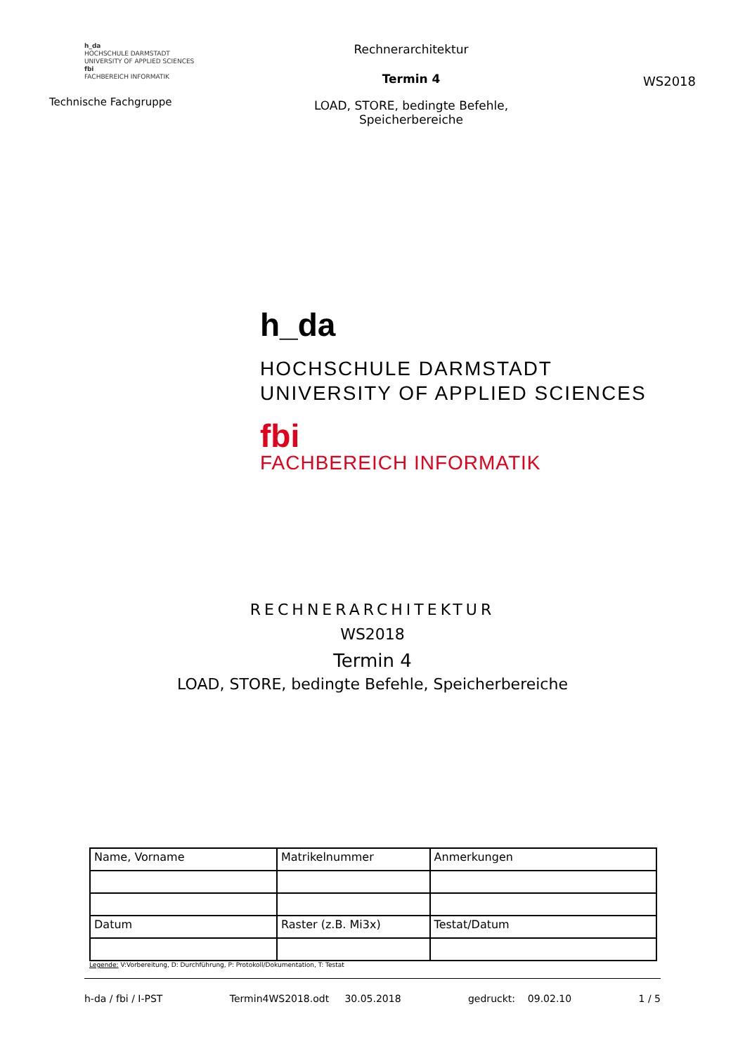h_da
HOCHSCHULE DARMSTADT
UNIVERSITY OF APPLIED SCIENCES
fbi
FACHBEREICH INFORMATIK
Technische Fachgruppe
Rechnerarchitektur
Termin 4
LOAD, STORE, bedingte Befehle,
Speicherbereiche
WS2018
h_da
HOCHSCHULE DARMSTADT
UNIVERSITY OF APPLIED SCIENCES
fbi
FACHBEREICH INFORMATIK
RECHNERARCHITEKTUR
WS2018
Termin 4
LOAD, STORE, bedingte Befehle, Speicherbereiche
| Name, Vorname | Matrikelnummer | Anmerkungen |
| Datum | Raster (z.B. Mi3x) | Testat/Datum |
Legende: V:Vorbereitung, D: Durchführung, P: Protokoll/Dokumentation, T: Testat
h-da / fbi / I-PST Termin4WS2018.odt 30.05.2018 gedruckt: 09.02.10 1 / 5